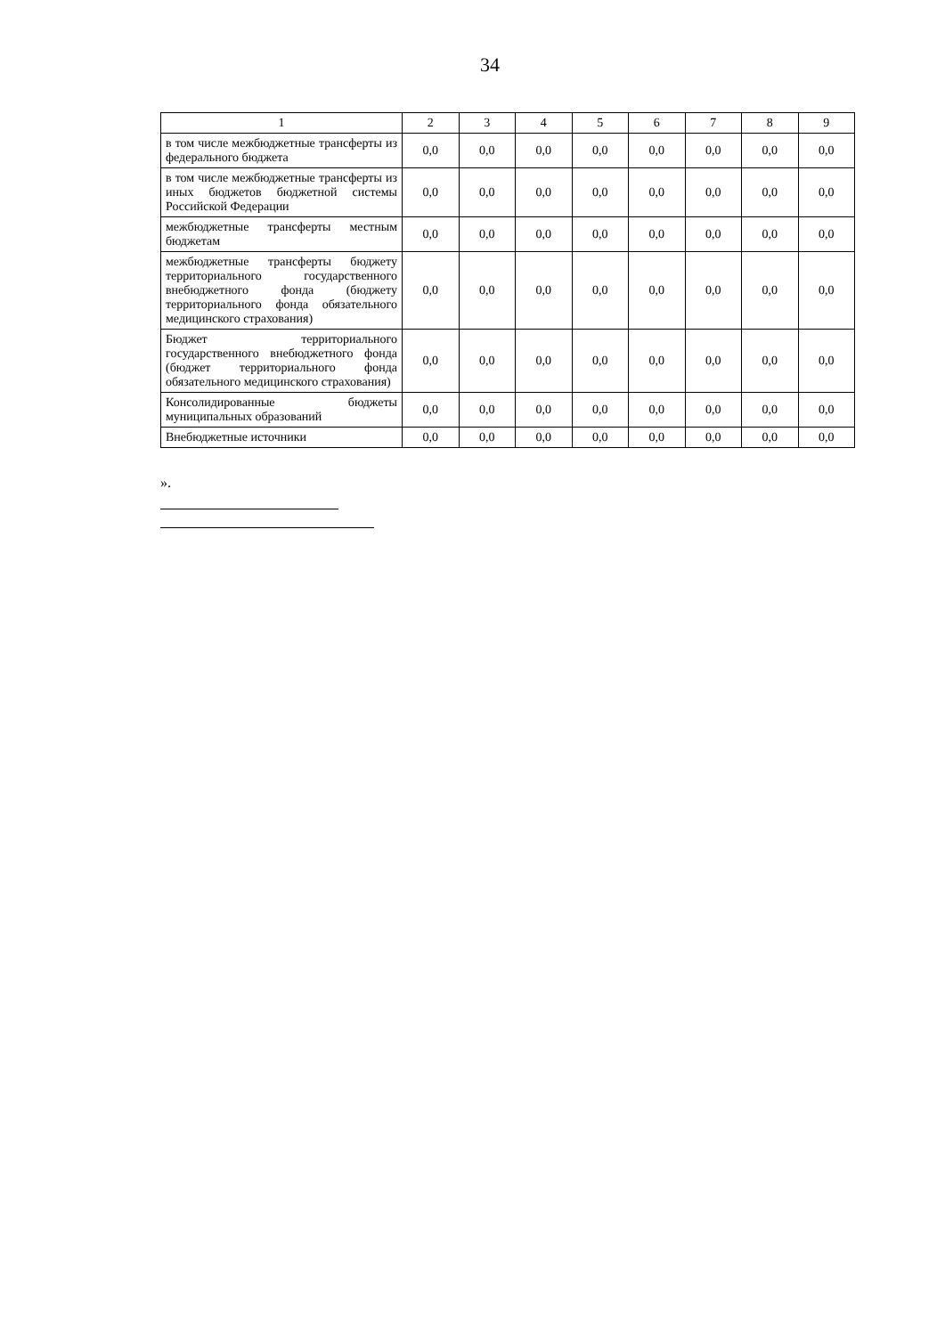34
| 1 | 2 | 3 | 4 | 5 | 6 | 7 | 8 | 9 |
| --- | --- | --- | --- | --- | --- | --- | --- | --- |
| в том числе межбюджетные трансферты из федерального бюджета | 0,0 | 0,0 | 0,0 | 0,0 | 0,0 | 0,0 | 0,0 | 0,0 |
| в том числе межбюджетные трансферты из иных бюджетов бюджетной системы Российской Федерации | 0,0 | 0,0 | 0,0 | 0,0 | 0,0 | 0,0 | 0,0 | 0,0 |
| межбюджетные трансферты местным бюджетам | 0,0 | 0,0 | 0,0 | 0,0 | 0,0 | 0,0 | 0,0 | 0,0 |
| межбюджетные трансферты бюджету территориального государственного внебюджетного фонда (бюджету территориального фонда обязательного медицинского страхования) | 0,0 | 0,0 | 0,0 | 0,0 | 0,0 | 0,0 | 0,0 | 0,0 |
| Бюджет территориального государственного внебюджетного фонда (бюджет территориального фонда обязательного медицинского страхования) | 0,0 | 0,0 | 0,0 | 0,0 | 0,0 | 0,0 | 0,0 | 0,0 |
| Консолидированные бюджеты муниципальных образований | 0,0 | 0,0 | 0,0 | 0,0 | 0,0 | 0,0 | 0,0 | 0,0 |
| Внебюджетные источники | 0,0 | 0,0 | 0,0 | 0,0 | 0,0 | 0,0 | 0,0 | 0,0 |
».